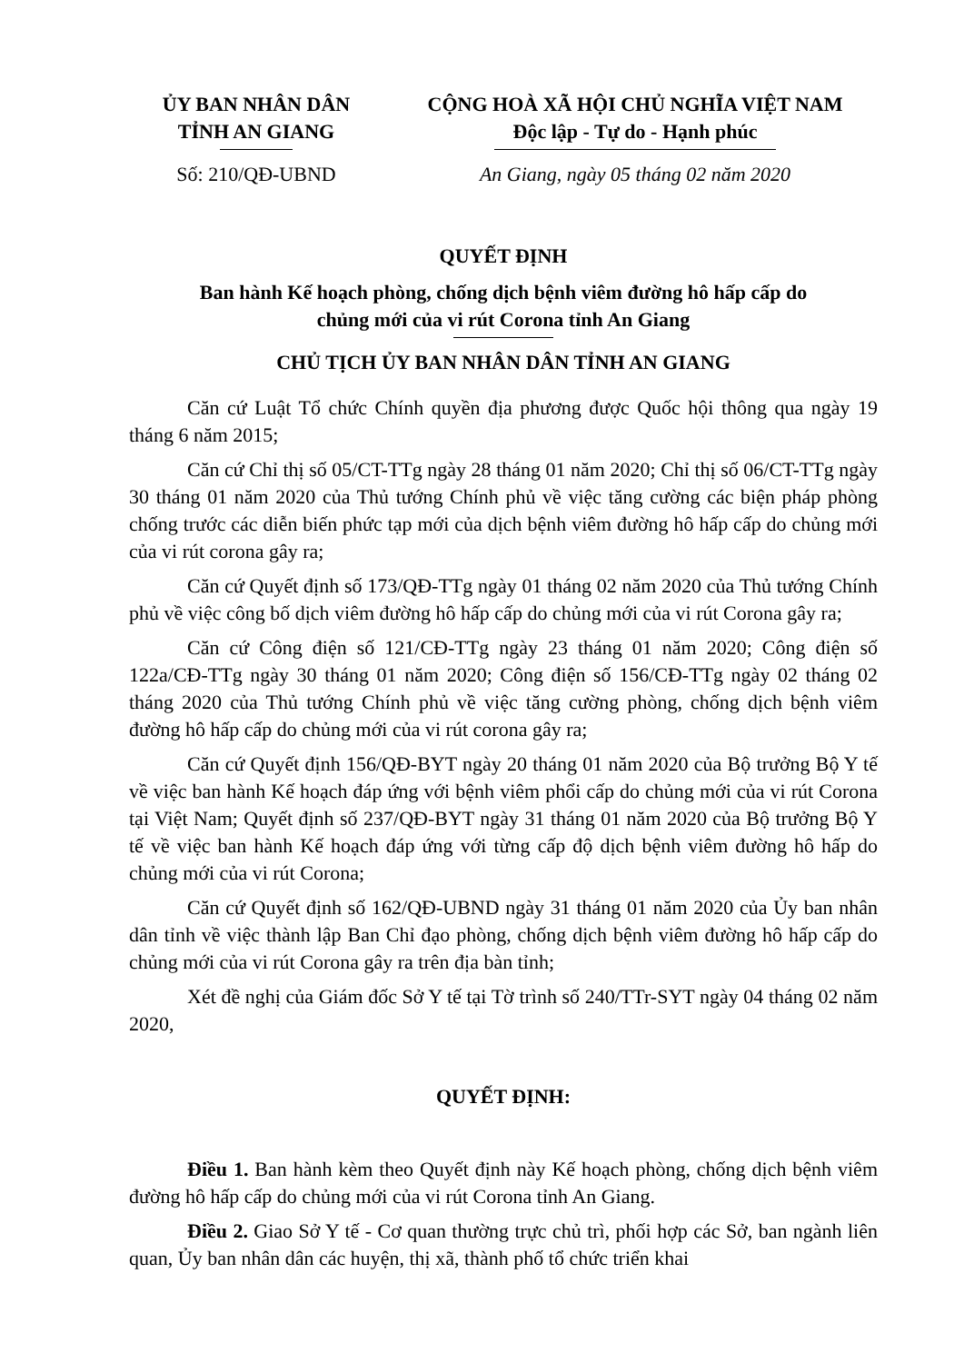ỦY BAN NHÂN DÂN
TỈNH AN GIANG
Số: 210/QĐ-UBND
CỘNG HOÀ XÃ HỘI CHỦ NGHĨA VIỆT NAM
Độc lập - Tự do - Hạnh phúc
An Giang, ngày 05 tháng 02 năm 2020
QUYẾT ĐỊNH
Ban hành Kế hoạch phòng, chống dịch bệnh viêm đường hô hấp cấp do
chủng mới của vi rút Corona tỉnh An Giang
CHỦ TỊCH ỦY BAN NHÂN DÂN TỈNH AN GIANG
Căn cứ Luật Tổ chức Chính quyền địa phương được Quốc hội thông qua ngày 19 tháng 6 năm 2015;
Căn cứ Chỉ thị số 05/CT-TTg ngày 28 tháng 01 năm 2020; Chỉ thị số 06/CT-TTg ngày 30 tháng 01 năm 2020 của Thủ tướng Chính phủ về việc tăng cường các biện pháp phòng chống trước các diễn biến phức tạp mới của dịch bệnh viêm đường hô hấp cấp do chủng mới của vi rút corona gây ra;
Căn cứ Quyết định số 173/QĐ-TTg ngày 01 tháng 02 năm 2020 của Thủ tướng Chính phủ về việc công bố dịch viêm đường hô hấp cấp do chủng mới của vi rút Corona gây ra;
Căn cứ Công điện số 121/CĐ-TTg ngày 23 tháng 01 năm 2020; Công điện số 122a/CĐ-TTg ngày 30 tháng 01 năm 2020; Công điện số 156/CĐ-TTg ngày 02 tháng 02 tháng 2020 của Thủ tướng Chính phủ về việc tăng cường phòng, chống dịch bệnh viêm đường hô hấp cấp do chủng mới của vi rút corona gây ra;
Căn cứ Quyết định 156/QĐ-BYT ngày 20 tháng 01 năm 2020 của Bộ trưởng Bộ Y tế về việc ban hành Kế hoạch đáp ứng với bệnh viêm phổi cấp do chủng mới của vi rút Corona tại Việt Nam; Quyết định số 237/QĐ-BYT ngày 31 tháng 01 năm 2020 của Bộ trưởng Bộ Y tế về việc ban hành Kế hoạch đáp ứng với từng cấp độ dịch bệnh viêm đường hô hấp do chủng mới của vi rút Corona;
Căn cứ Quyết định số 162/QĐ-UBND ngày 31 tháng 01 năm 2020 của Ủy ban nhân dân tỉnh về việc thành lập Ban Chỉ đạo phòng, chống dịch bệnh viêm đường hô hấp cấp do chủng mới của vi rút Corona gây ra trên địa bàn tỉnh;
Xét đề nghị của Giám đốc Sở Y tế tại Tờ trình số 240/TTr-SYT ngày 04 tháng 02 năm 2020,
QUYẾT ĐỊNH:
Điều 1. Ban hành kèm theo Quyết định này Kế hoạch phòng, chống dịch bệnh viêm đường hô hấp cấp do chủng mới của vi rút Corona tỉnh An Giang.
Điều 2. Giao Sở Y tế - Cơ quan thường trực chủ trì, phối hợp các Sở, ban ngành liên quan, Ủy ban nhân dân các huyện, thị xã, thành phố tổ chức triển khai